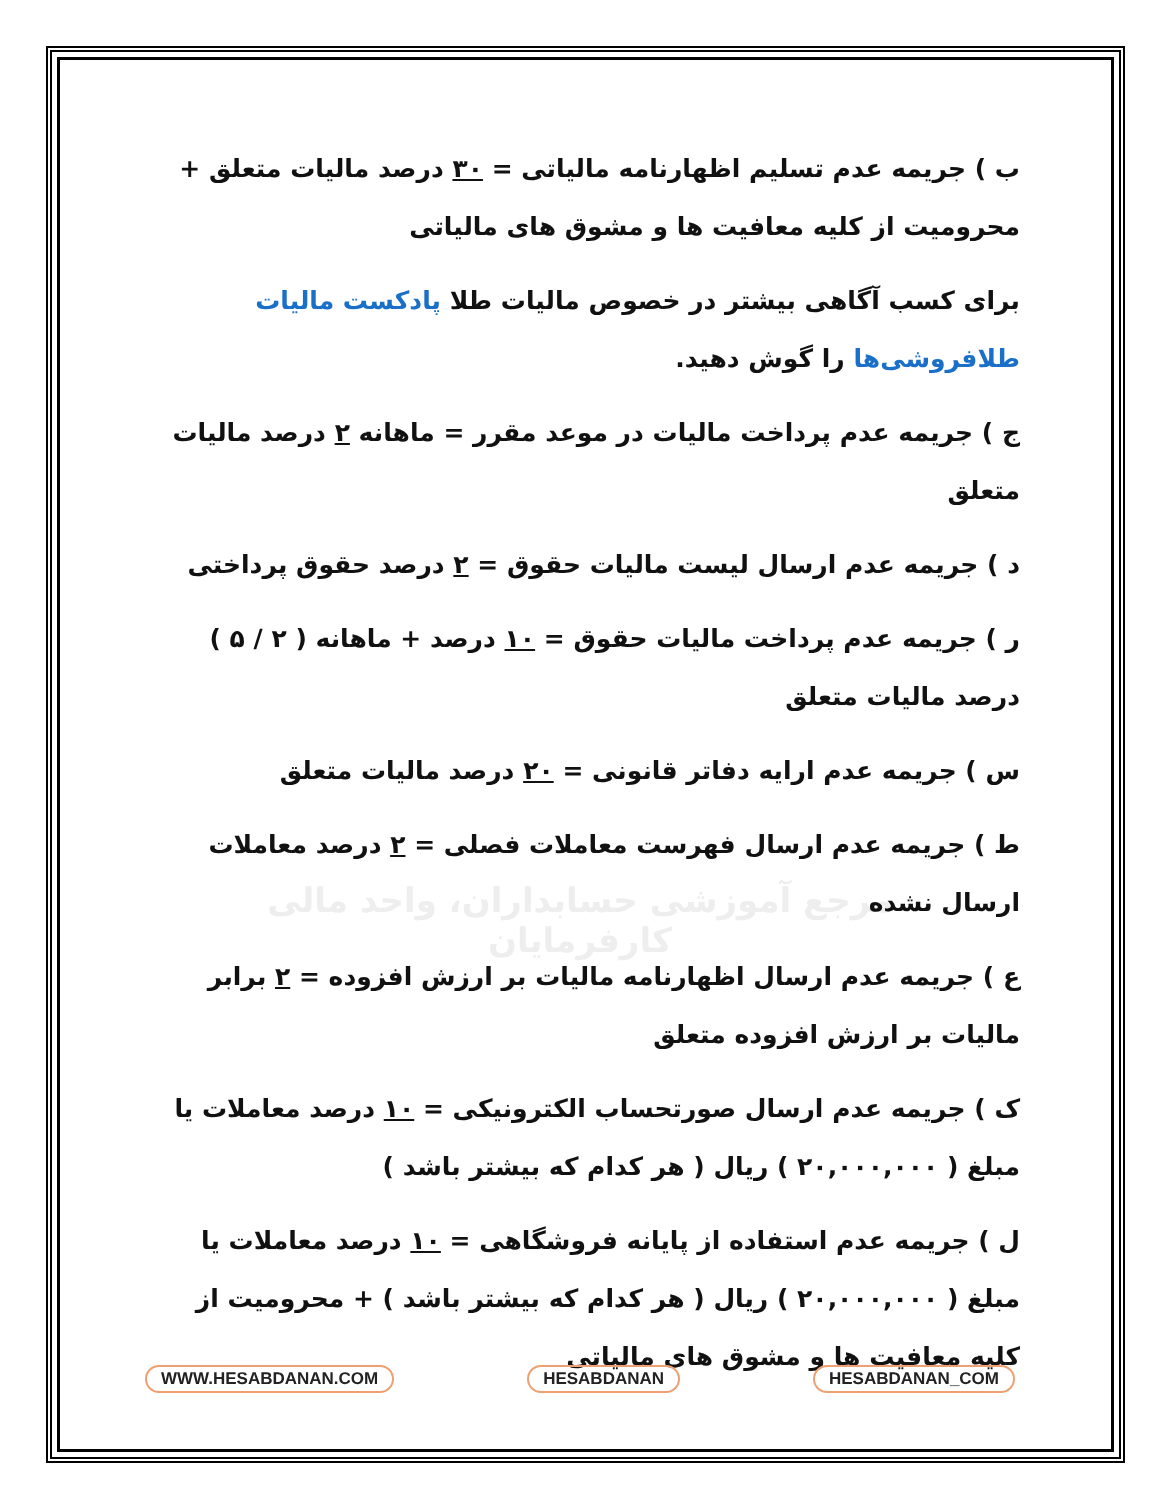مرجع آموزشی حسابداران، واحد مالی کارفرمایان
ب ) جریمه عدم تسلیم اظهارنامه مالیاتی = ۳۰ درصد مالیات متعلق + محرومیت از کلیه معافیت ها و مشوق های مالیاتی
برای کسب آگاهی بیشتر در خصوص مالیات طلا پادکست مالیات طلافروشی‌ها را گوش دهید.
ج ) جریمه عدم پرداخت مالیات در موعد مقرر = ماهانه ۲ درصد مالیات متعلق
د ) جریمه عدم ارسال لیست مالیات حقوق = ۲ درصد حقوق پرداختی
ر ) جریمه عدم پرداخت مالیات حقوق = ۱۰ درصد + ماهانه ( ۲ / ۵ ) درصد مالیات متعلق
س ) جریمه عدم ارایه دفاتر قانونی = ۲۰ درصد مالیات متعلق
ط ) جریمه عدم ارسال فهرست معاملات فصلی = ۲ درصد معاملات ارسال نشده
ع ) جریمه عدم ارسال اظهارنامه مالیات بر ارزش افزوده = ۲ برابر مالیات بر ارزش افزوده متعلق
ک ) جریمه عدم ارسال صورتحساب الکترونیکی = ۱۰ درصد معاملات یا مبلغ ( ۲۰,۰۰۰,۰۰۰ ) ریال ( هر کدام که بیشتر باشد )
ل ) جریمه عدم استفاده از پایانه فروشگاهی = ۱۰ درصد معاملات یا مبلغ ( ۲۰,۰۰۰,۰۰۰ ) ریال ( هر کدام که بیشتر باشد ) + محرومیت از کلیه معافیت ها و مشوق های مالیاتی
WWW.HESABDANAN.COM HESABDANAN HESABDANAN_COM